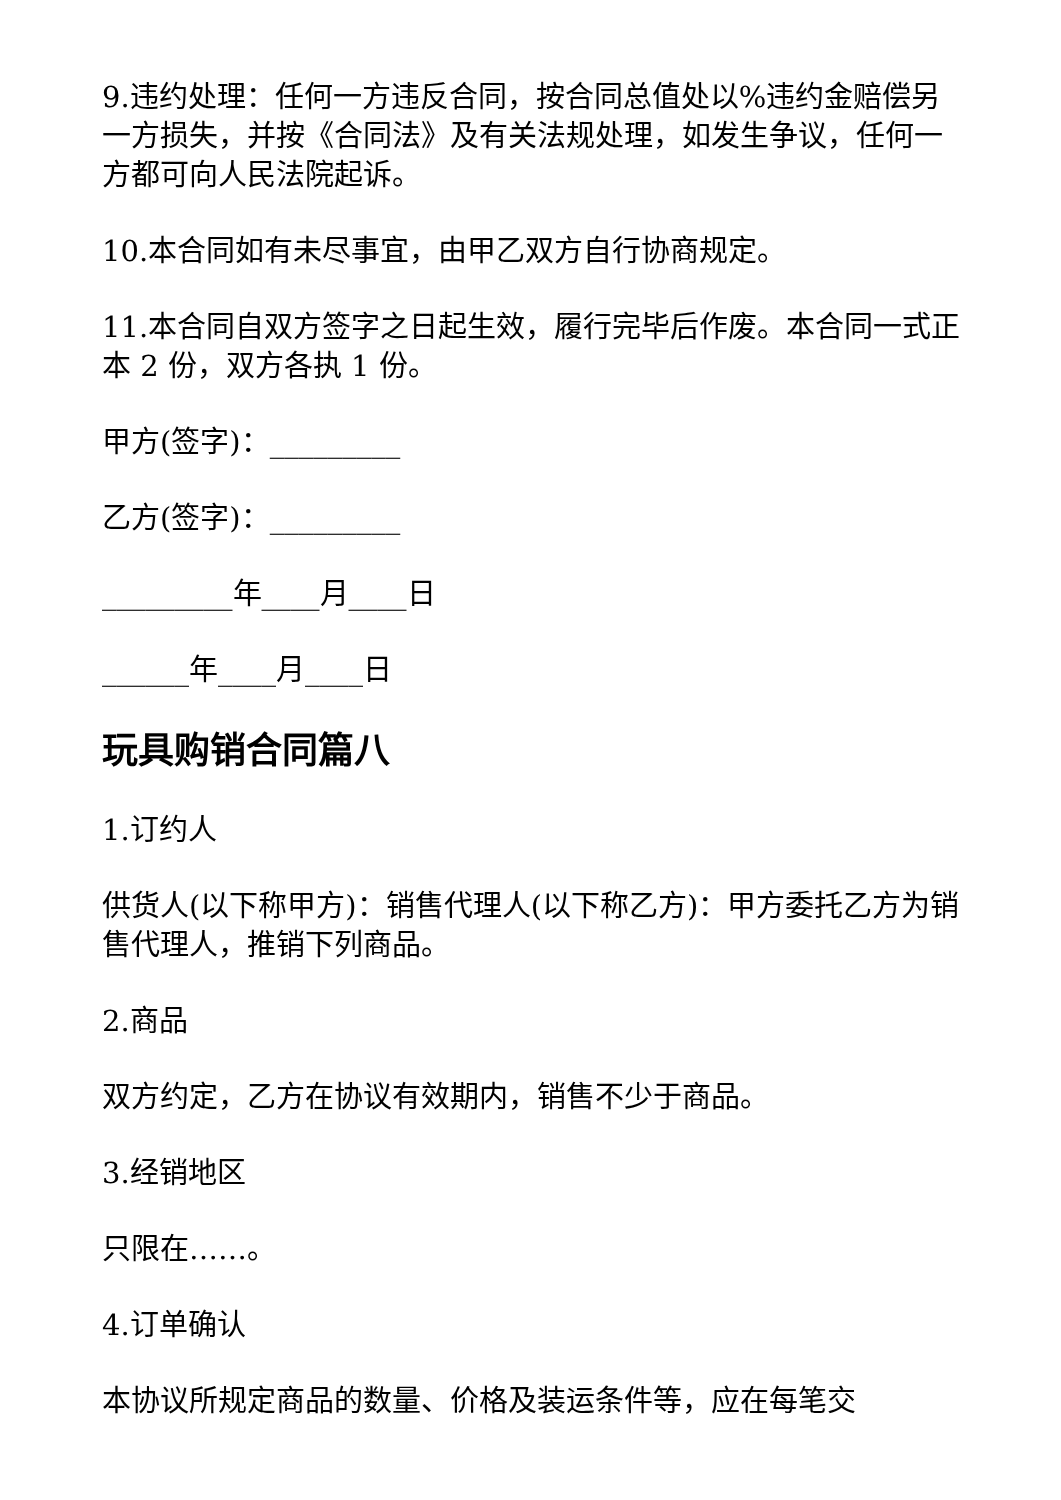9.违约处理：任何一方违反合同，按合同总值处以%违约金赔偿另一方损失，并按《合同法》及有关法规处理，如发生争议，任何一方都可向人民法院起诉。
10.本合同如有未尽事宜，由甲乙双方自行协商规定。
11.本合同自双方签字之日起生效，履行完毕后作废。本合同一式正本 2 份，双方各执 1 份。
甲方(签字)：_________
乙方(签字)：_________
_________年____月____日
______年____月____日
玩具购销合同篇八
1.订约人
供货人(以下称甲方)：销售代理人(以下称乙方)：甲方委托乙方为销售代理人，推销下列商品。
2.商品
双方约定，乙方在协议有效期内，销售不少于商品。
3.经销地区
只限在……。
4.订单确认
本协议所规定商品的数量、价格及装运条件等，应在每笔交